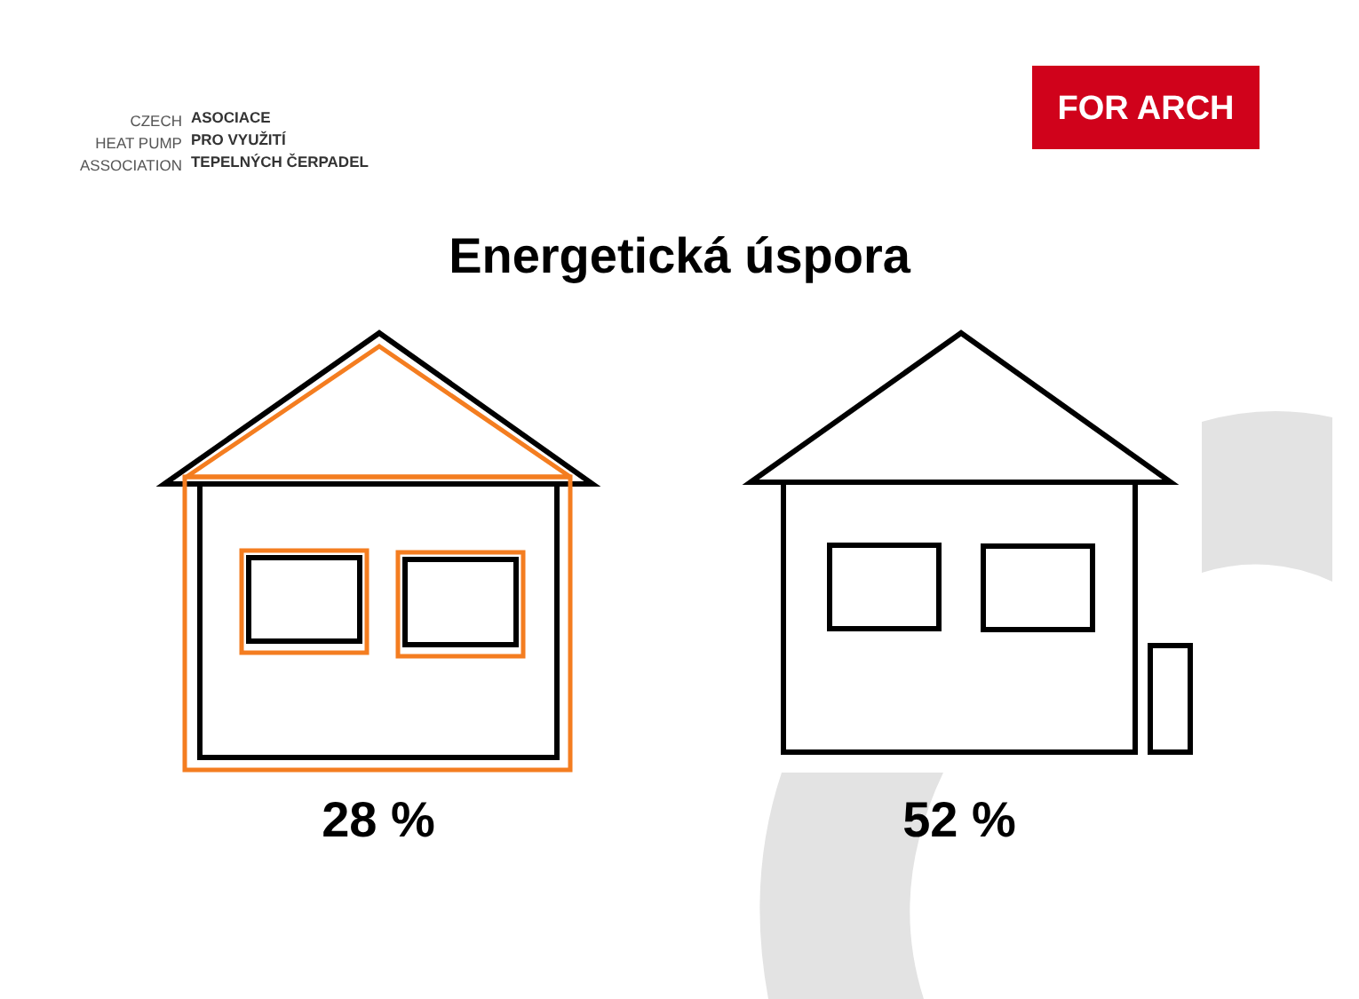CZECH
HEAT PUMP
ASSOCIATION
ASOCIACE
PRO VYUŽITÍ
TEPELNÝCH ČERPADEL
FOR ARCH
Energetická úspora
28 % 52 %